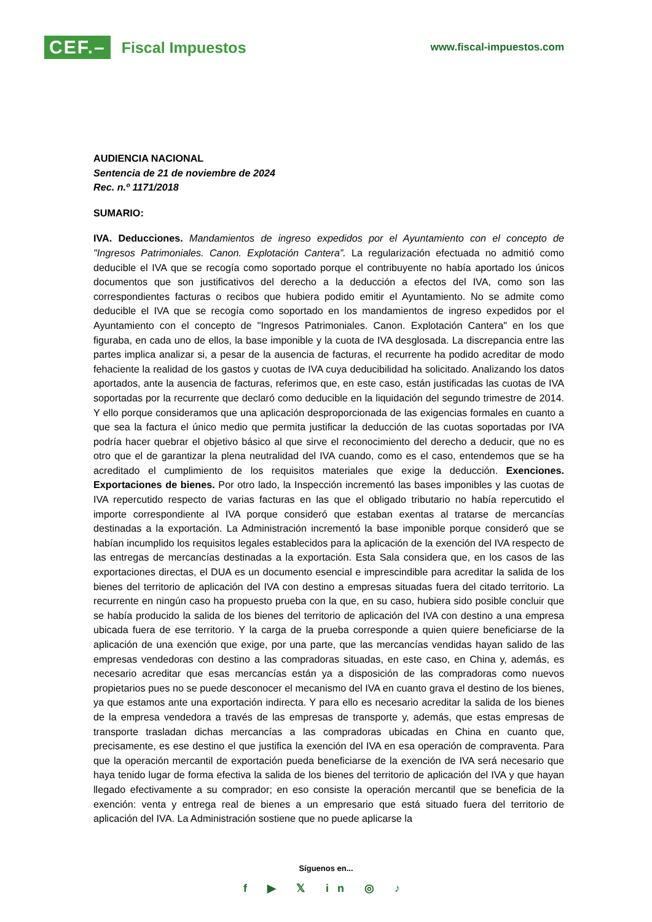CEF.– Fiscal Impuestos
www.fiscal-impuestos.com
AUDIENCIA NACIONAL
Sentencia de 21 de noviembre de 2024
Rec. n.º 1171/2018
SUMARIO:
IVA. Deducciones. Mandamientos de ingreso expedidos por el Ayuntamiento con el concepto de "Ingresos Patrimoniales. Canon. Explotación Cantera”. La regularización efectuada no admitió como deducible el IVA que se recogía como soportado porque el contribuyente no había aportado los únicos documentos que son justificativos del derecho a la deducción a efectos del IVA, como son las correspondientes facturas o recibos que hubiera podido emitir el Ayuntamiento. No se admite como deducible el IVA que se recogía como soportado en los mandamientos de ingreso expedidos por el Ayuntamiento con el concepto de "Ingresos Patrimoniales. Canon. Explotación Cantera" en los que figuraba, en cada uno de ellos, la base imponible y la cuota de IVA desglosada. La discrepancia entre las partes implica analizar si, a pesar de la ausencia de facturas, el recurrente ha podido acreditar de modo fehaciente la realidad de los gastos y cuotas de IVA cuya deducibilidad ha solicitado. Analizando los datos aportados, ante la ausencia de facturas, referimos que, en este caso, están justificadas las cuotas de IVA soportadas por la recurrente que declaró como deducible en la liquidación del segundo trimestre de 2014. Y ello porque consideramos que una aplicación desproporcionada de las exigencias formales en cuanto a que sea la factura el único medio que permita justificar la deducción de las cuotas soportadas por IVA podría hacer quebrar el objetivo básico al que sirve el reconocimiento del derecho a deducir, que no es otro que el de garantizar la plena neutralidad del IVA cuando, como es el caso, entendemos que se ha acreditado el cumplimiento de los requisitos materiales que exige la deducción. Exenciones. Exportaciones de bienes. Por otro lado, la Inspección incrementó las bases imponibles y las cuotas de IVA repercutido respecto de varias facturas en las que el obligado tributario no había repercutido el importe correspondiente al IVA porque consideró que estaban exentas al tratarse de mercancías destinadas a la exportación. La Administración incrementó la base imponible porque consideró que se habían incumplido los requisitos legales establecidos para la aplicación de la exención del IVA respecto de las entregas de mercancías destinadas a la exportación. Esta Sala considera que, en los casos de las exportaciones directas, el DUA es un documento esencial e imprescindible para acreditar la salida de los bienes del territorio de aplicación del IVA con destino a empresas situadas fuera del citado territorio. La recurrente en ningún caso ha propuesto prueba con la que, en su caso, hubiera sido posible concluir que se había producido la salida de los bienes del territorio de aplicación del IVA con destino a una empresa ubicada fuera de ese territorio. Y la carga de la prueba corresponde a quien quiere beneficiarse de la aplicación de una exención que exige, por una parte, que las mercancías vendidas hayan salido de las empresas vendedoras con destino a las compradoras situadas, en este caso, en China y, además, es necesario acreditar que esas mercancías están ya a disposición de las compradoras como nuevos propietarios pues no se puede desconocer el mecanismo del IVA en cuanto grava el destino de los bienes, ya que estamos ante una exportación indirecta. Y para ello es necesario acreditar la salida de los bienes de la empresa vendedora a través de las empresas de transporte y, además, que estas empresas de transporte trasladan dichas mercancías a las compradoras ubicadas en China en cuanto que, precisamente, es ese destino el que justifica la exención del IVA en esa operación de compraventa. Para que la operación mercantil de exportación pueda beneficiarse de la exención de IVA será necesario que haya tenido lugar de forma efectiva la salida de los bienes del territorio de aplicación del IVA y que hayan llegado efectivamente a su comprador; en eso consiste la operación mercantil que se beneficia de la exención: venta y entrega real de bienes a un empresario que está situado fuera del territorio de aplicación del IVA. La Administración sostiene que no puede aplicarse la
Síguenos en...
f ▶ 𝕏 in ◎ ♪